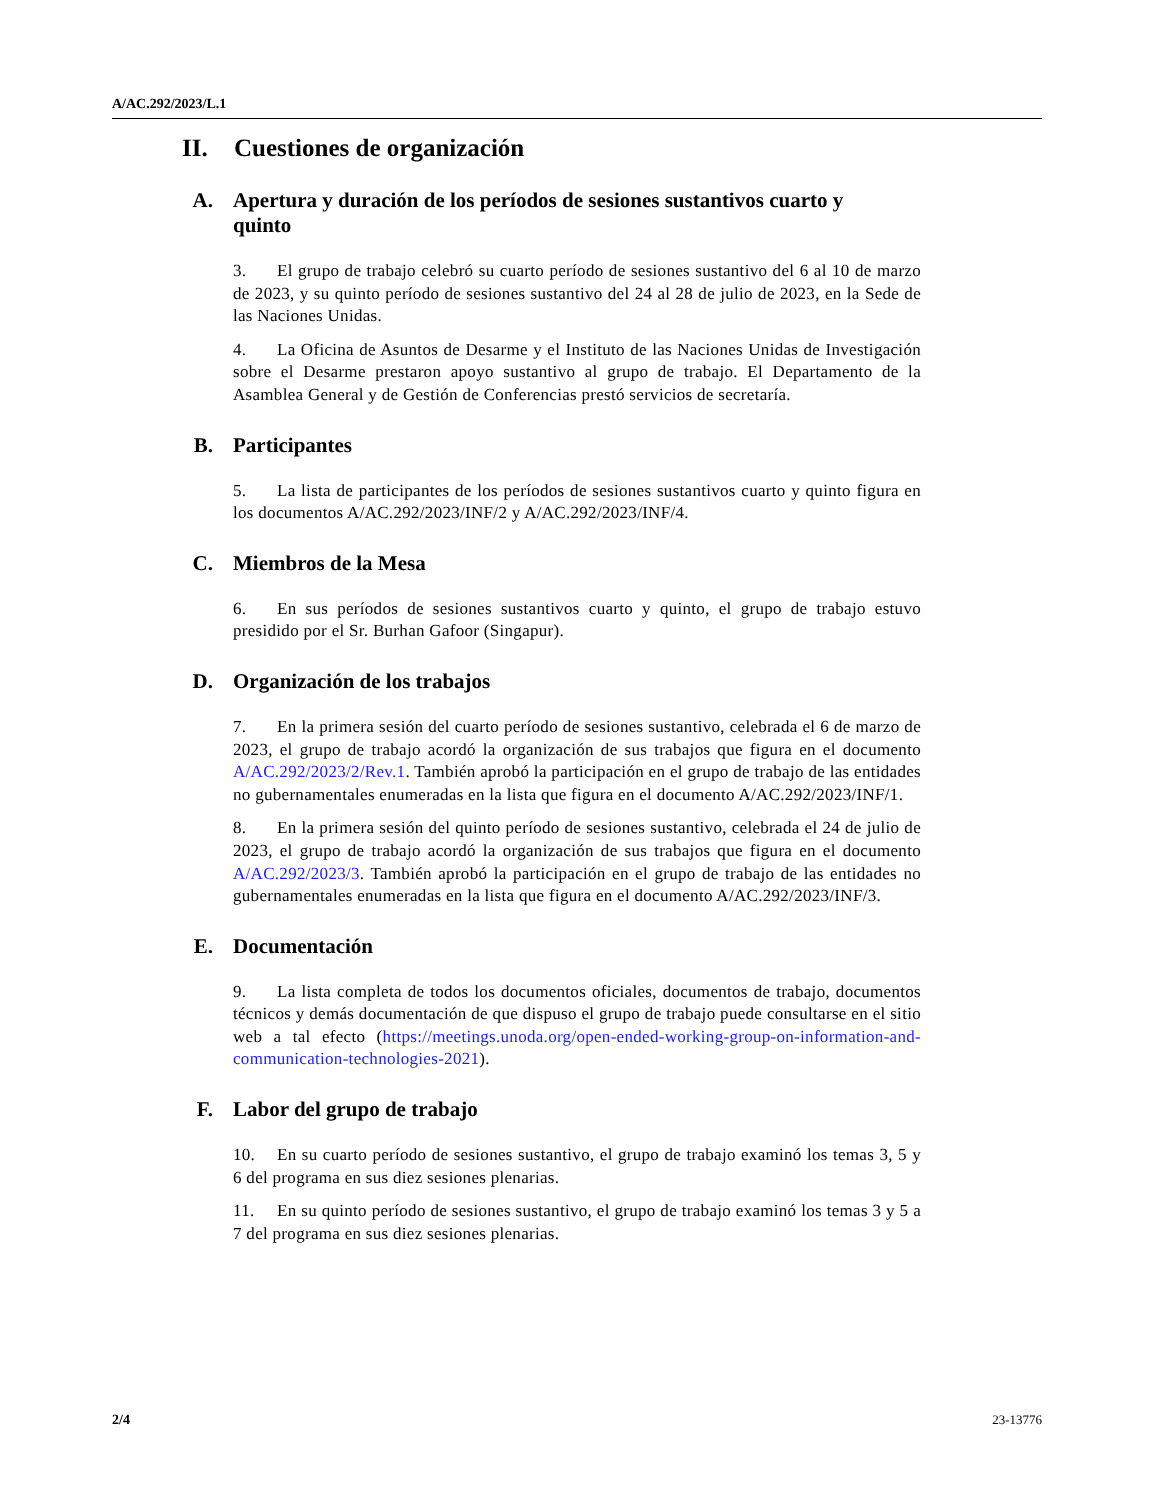A/AC.292/2023/L.1
II. Cuestiones de organización
A. Apertura y duración de los períodos de sesiones sustantivos cuarto y quinto
3. El grupo de trabajo celebró su cuarto período de sesiones sustantivo del 6 al 10 de marzo de 2023, y su quinto período de sesiones sustantivo del 24 al 28 de julio de 2023, en la Sede de las Naciones Unidas.
4. La Oficina de Asuntos de Desarme y el Instituto de las Naciones Unidas de Investigación sobre el Desarme prestaron apoyo sustantivo al grupo de trabajo. El Departamento de la Asamblea General y de Gestión de Conferencias prestó servicios de secretaría.
B. Participantes
5. La lista de participantes de los períodos de sesiones sustantivos cuarto y quinto figura en los documentos A/AC.292/2023/INF/2 y A/AC.292/2023/INF/4.
C. Miembros de la Mesa
6. En sus períodos de sesiones sustantivos cuarto y quinto, el grupo de trabajo estuvo presidido por el Sr. Burhan Gafoor (Singapur).
D. Organización de los trabajos
7. En la primera sesión del cuarto período de sesiones sustantivo, celebrada el 6 de marzo de 2023, el grupo de trabajo acordó la organización de sus trabajos que figura en el documento A/AC.292/2023/2/Rev.1. También aprobó la participación en el grupo de trabajo de las entidades no gubernamentales enumeradas en la lista que figura en el documento A/AC.292/2023/INF/1.
8. En la primera sesión del quinto período de sesiones sustantivo, celebrada el 24 de julio de 2023, el grupo de trabajo acordó la organización de sus trabajos que figura en el documento A/AC.292/2023/3. También aprobó la participación en el grupo de trabajo de las entidades no gubernamentales enumeradas en la lista que figura en el documento A/AC.292/2023/INF/3.
E. Documentación
9. La lista completa de todos los documentos oficiales, documentos de trabajo, documentos técnicos y demás documentación de que dispuso el grupo de trabajo puede consultarse en el sitio web a tal efecto (https://meetings.unoda.org/open-ended-working-group-on-information-and-communication-technologies-2021).
F. Labor del grupo de trabajo
10. En su cuarto período de sesiones sustantivo, el grupo de trabajo examinó los temas 3, 5 y 6 del programa en sus diez sesiones plenarias.
11. En su quinto período de sesiones sustantivo, el grupo de trabajo examinó los temas 3 y 5 a 7 del programa en sus diez sesiones plenarias.
2/4 23-13776